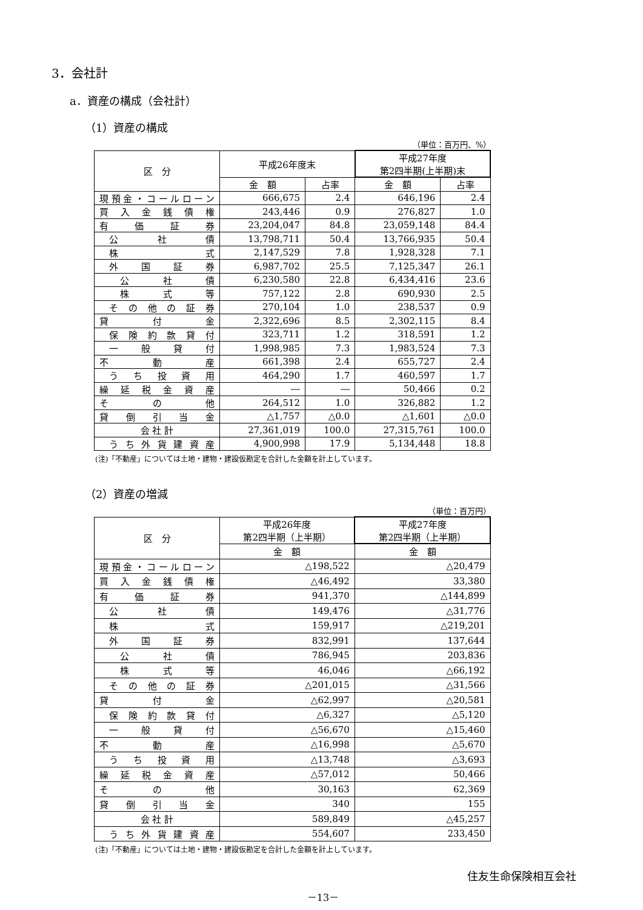3．会社計
a．資産の構成（会社計）
（1）資産の構成
（単位：百万円、%）
| 区 分 | 平成26年度末 | | 平成27年度 第2四半期(上半期)末 | |
| --- | --- | --- | --- | --- |
| | 金 額 | 占率 | 金 額 | 占率 |
| 現預金・コールローン | 666,675 | 2.4 | 646,196 | 2.4 |
| 買入金銭債権 | 243,446 | 0.9 | 276,827 | 1.0 |
| 有価証券 | 23,204,047 | 84.8 | 23,059,148 | 84.4 |
| 公社債 | 13,798,711 | 50.4 | 13,766,935 | 50.4 |
| 株式 | 2,147,529 | 7.8 | 1,928,328 | 7.1 |
| 外国証券 | 6,987,702 | 25.5 | 7,125,347 | 26.1 |
| 公社債 | 6,230,580 | 22.8 | 6,434,416 | 23.6 |
| 株式等 | 757,122 | 2.8 | 690,930 | 2.5 |
| その他の証券 | 270,104 | 1.0 | 238,537 | 0.9 |
| 貸付金 | 2,322,696 | 8.5 | 2,302,115 | 8.4 |
| 保険約款貸付 | 323,711 | 1.2 | 318,591 | 1.2 |
| 一般貸付 | 1,998,985 | 7.3 | 1,983,524 | 7.3 |
| 不動産 | 661,398 | 2.4 | 655,727 | 2.4 |
| うち投資用 | 464,290 | 1.7 | 460,597 | 1.7 |
| 繰延税金資産 | ― | ― | 50,466 | 0.2 |
| その他 | 264,512 | 1.0 | 326,882 | 1.2 |
| 貸倒引当金 | △1,757 | △0.0 | △1,601 | △0.0 |
| 会 社 計 | 27,361,019 | 100.0 | 27,315,761 | 100.0 |
| うち外貨建資産 | 4,900,998 | 17.9 | 5,134,448 | 18.8 |
(注)「不動産」については土地・建物・建設仮勘定を合計した金額を計上しています。
（2）資産の増減
（単位：百万円）
| 区 分 | 平成26年度 第2四半期（上半期） | 平成27年度 第2四半期（上半期） |
| --- | --- | --- |
| | 金 額 | 金 額 |
| 現預金・コールローン | △198,522 | △20,479 |
| 買入金銭債権 | △46,492 | 33,380 |
| 有価証券 | 941,370 | △144,899 |
| 公社債 | 149,476 | △31,776 |
| 株式 | 159,917 | △219,201 |
| 外国証券 | 832,991 | 137,644 |
| 公社債 | 786,945 | 203,836 |
| 株式等 | 46,046 | △66,192 |
| その他の証券 | △201,015 | △31,566 |
| 貸付金 | △62,997 | △20,581 |
| 保険約款貸付 | △6,327 | △5,120 |
| 一般貸付 | △56,670 | △15,460 |
| 不動産 | △16,998 | △5,670 |
| うち投資用 | △13,748 | △3,693 |
| 繰延税金資産 | △57,012 | 50,466 |
| その他 | 30,163 | 62,369 |
| 貸倒引当金 | 340 | 155 |
| 会 社 計 | 589,849 | △45,257 |
| うち外貨建資産 | 554,607 | 233,450 |
(注)「不動産」については土地・建物・建設仮勘定を合計した金額を計上しています。
住友生命保険相互会社
－13－